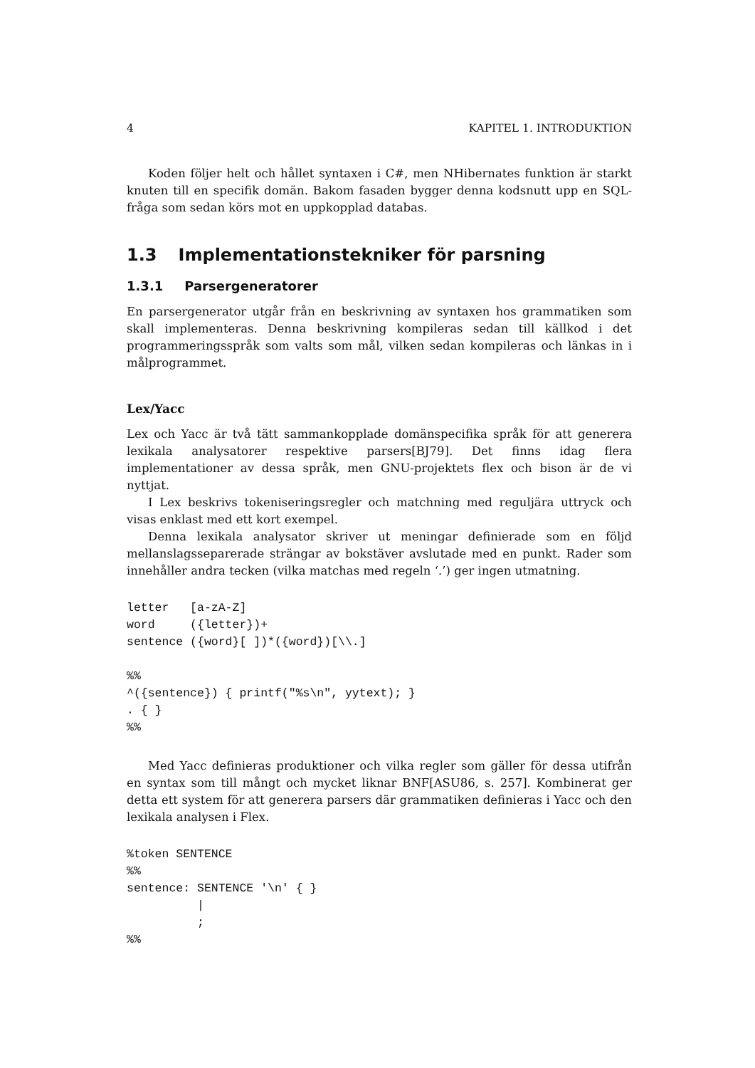4 KAPITEL 1. INTRODUKTION
Koden följer helt och hållet syntaxen i C#, men NHibernates funktion är starkt knuten till en specifik domän. Bakom fasaden bygger denna kodsnutt upp en SQL-fråga som sedan körs mot en uppkopplad databas.
1.3 Implementationstekniker för parsning
1.3.1 Parsergeneratorer
En parsergenerator utgår från en beskrivning av syntaxen hos grammatiken som skall implementeras. Denna beskrivning kompileras sedan till källkod i det programmeringsspråk som valts som mål, vilken sedan kompileras och länkas in i målprogrammet.
Lex/Yacc
Lex och Yacc är två tätt sammankopplade domänspecifika språk för att generera lexikala analysatorer respektive parsers[BJ79]. Det finns idag flera implementationer av dessa språk, men GNU-projektets flex och bison är de vi nyttjat.
I Lex beskrivs tokeniseringsregler och matchning med reguljära uttryck och visas enklast med ett kort exempel.
Denna lexikala analysator skriver ut meningar definierade som en följd mellanslagsseparerade strängar av bokstäver avslutade med en punkt. Rader som innehåller andra tecken (vilka matchas med regeln ‘.’) ger ingen utmatning.
letter   [a-zA-Z]
word     ({letter})+
sentence ({word}[ ])*({word})[\\.]

%%
^({sentence}) { printf("%s\n", yytext); }
. { }
%%
Med Yacc definieras produktioner och vilka regler som gäller för dessa utifrån en syntax som till mångt och mycket liknar BNF[ASU86, s. 257]. Kombinerat ger detta ett system för att generera parsers där grammatiken definieras i Yacc och den lexikala analysen i Flex.
%token SENTENCE
%%
sentence: SENTENCE '\n' { }
          |
          ;
%%